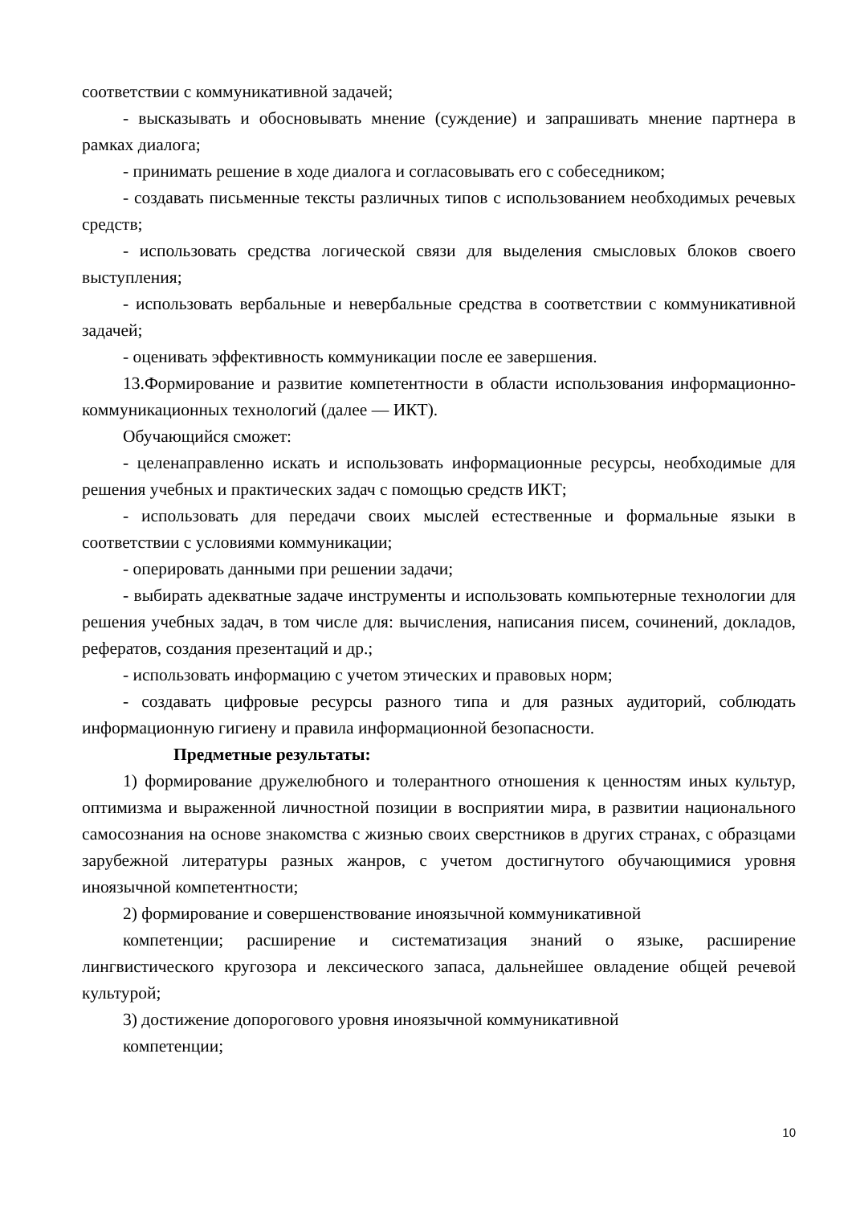соответствии с коммуникативной задачей;
- высказывать и обосновывать мнение (суждение) и запрашивать мнение партнера в рамках диалога;
- принимать решение в ходе диалога и согласовывать его с собеседником;
- создавать письменные тексты различных типов с использованием необходимых речевых средств;
- использовать средства логической связи для выделения смысловых блоков своего выступления;
- использовать вербальные и невербальные средства в соответствии с коммуникативной задачей;
- оценивать эффективность коммуникации после ее завершения.
13.Формирование и развитие компетентности в области использования информационно-коммуникационных технологий (далее — ИКТ).
Обучающийся сможет:
- целенаправленно искать и использовать информационные ресурсы, необходимые для решения учебных и практических задач с помощью средств ИКТ;
- использовать для передачи своих мыслей естественные и формальные языки в соответствии с условиями коммуникации;
- оперировать данными при решении задачи;
- выбирать адекватные задаче инструменты и использовать компьютерные технологии для решения учебных задач, в том числе для: вычисления, написания писем, сочинений, докладов, рефератов, создания презентаций и др.;
- использовать информацию с учетом этических и правовых норм;
- создавать цифровые ресурсы разного типа и для разных аудиторий, соблюдать информационную гигиену и правила информационной безопасности.
Предметные результаты:
1) формирование дружелюбного и толерантного отношения к ценностям иных культур, оптимизма и выраженной личностной позиции в восприятии мира, в развитии национального самосознания на основе знакомства с жизнью своих сверстников в других странах, с образцами зарубежной литературы разных жанров, с учетом достигнутого обучающимися уровня иноязычной компетентности;
2) формирование и совершенствование иноязычной коммуникативной
компетенции; расширение и систематизация знаний о языке, расширение лингвистического кругозора и лексического запаса, дальнейшее овладение общей речевой культурой;
3) достижение допорогового уровня иноязычной коммуникативной
компетенции;
10